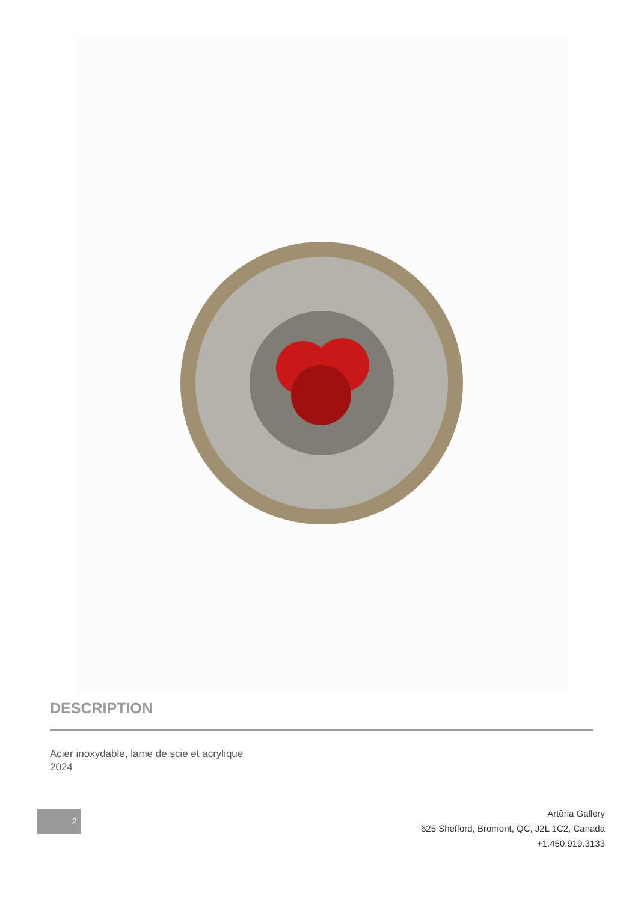DESCRIPTION
Acier inoxydable, lame de scie et acrylique
2024
2
Artêria Gallery
625 Shefford, Bromont, QC, J2L 1C2, Canada
+1.450.919.3133